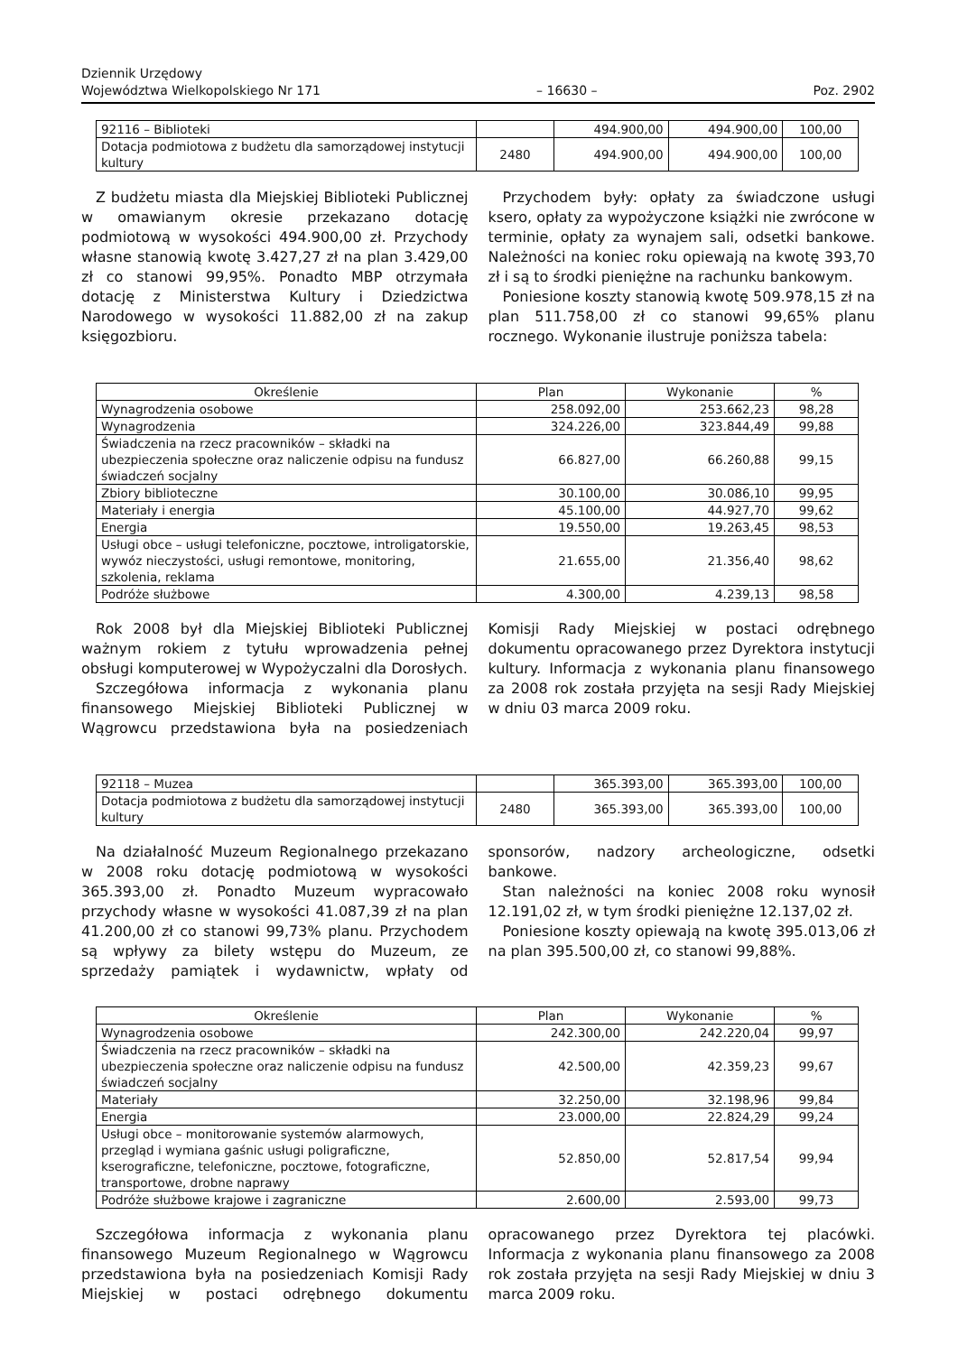Dziennik Urzędowy
Województwa Wielkopolskiego Nr 171
– 16630 –
Poz. 2902
| 92116 – Biblioteki | | 494.900,00 | 494.900,00 | 100,00 |
| Dotacja podmiotowa z budżetu dla samorządowej instytucji kultury | 2480 | 494.900,00 | 494.900,00 | 100,00 |
Z budżetu miasta dla Miejskiej Biblioteki Publicznej w omawianym okresie przekazano dotację podmiotową w wysokości 494.900,00 zł. Przychody własne stanowią kwotę 3.427,27 zł na plan 3.429,00 zł co stanowi 99,95%. Ponadto MBP otrzymała dotację z Ministerstwa Kultury i Dziedzictwa Narodowego w wysokości 11.882,00 zł na zakup księgozbioru.
Przychodem były: opłaty za świadczone usługi ksero, opłaty za wypożyczone książki nie zwrócone w terminie, opłaty za wynajem sali, odsetki bankowe. Należności na koniec roku opiewają na kwotę 393,70 zł i są to środki pieniężne na rachunku bankowym.
Poniesione koszty stanowią kwotę 509.978,15 zł na plan 511.758,00 zł co stanowi 99,65% planu rocznego. Wykonanie ilustruje poniższa tabela:
| Określenie | Plan | Wykonanie | % |
| --- | --- | --- | --- |
| Wynagrodzenia osobowe | 258.092,00 | 253.662,23 | 98,28 |
| Wynagrodzenia | 324.226,00 | 323.844,49 | 99,88 |
| Świadczenia na rzecz pracowników – składki na ubezpieczenia społeczne oraz naliczenie odpisu na fundusz świadczeń socjalny | 66.827,00 | 66.260,88 | 99,15 |
| Zbiory biblioteczne | 30.100,00 | 30.086,10 | 99,95 |
| Materiały i energia | 45.100,00 | 44.927,70 | 99,62 |
| Energia | 19.550,00 | 19.263,45 | 98,53 |
| Usługi obce – usługi telefoniczne, pocztowe, introligatorskie, wywóz nieczystości, usługi remontowe, monitoring, szkolenia, reklama | 21.655,00 | 21.356,40 | 98,62 |
| Podróże służbowe | 4.300,00 | 4.239,13 | 98,58 |
Rok 2008 był dla Miejskiej Biblioteki Publicznej ważnym rokiem z tytułu wprowadzenia pełnej obsługi komputerowej w Wypożyczalni dla Dorosłych.
Szczegółowa informacja z wykonania planu finansowego Miejskiej Biblioteki Publicznej w Wągrowcu przedstawiona była na posiedzeniach Komisji Rady Miejskiej w postaci odrębnego dokumentu opracowanego przez Dyrektora instytucji kultury. Informacja z wykonania planu finansowego za 2008 rok została przyjęta na sesji Rady Miejskiej w dniu 03 marca 2009 roku.
| 92118 – Muzea | | 365.393,00 | 365.393,00 | 100,00 |
| Dotacja podmiotowa z budżetu dla samorządowej instytucji kultury | 2480 | 365.393,00 | 365.393,00 | 100,00 |
Na działalność Muzeum Regionalnego przekazano w 2008 roku dotację podmiotową w wysokości 365.393,00 zł. Ponadto Muzeum wypracowało przychody własne w wysokości 41.087,39 zł na plan 41.200,00 zł co stanowi 99,73% planu. Przychodem są wpływy za bilety wstępu do Muzeum, ze sprzedaży pamiątek i wydawnictw, wpłaty od sponsorów, nadzory archeologiczne, odsetki bankowe.
Stan należności na koniec 2008 roku wynosił 12.191,02 zł, w tym środki pieniężne 12.137,02 zł.
Poniesione koszty opiewają na kwotę 395.013,06 zł na plan 395.500,00 zł, co stanowi 99,88%.
| Określenie | Plan | Wykonanie | % |
| --- | --- | --- | --- |
| Wynagrodzenia osobowe | 242.300,00 | 242.220,04 | 99,97 |
| Świadczenia na rzecz pracowników – składki na ubezpieczenia społeczne oraz naliczenie odpisu na fundusz świadczeń socjalny | 42.500,00 | 42.359,23 | 99,67 |
| Materiały | 32.250,00 | 32.198,96 | 99,84 |
| Energia | 23.000,00 | 22.824,29 | 99,24 |
| Usługi obce – monitorowanie systemów alarmowych, przegląd i wymiana gaśnic usługi poligraficzne, kserograficzne, telefoniczne, pocztowe, fotograficzne, transportowe, drobne naprawy | 52.850,00 | 52.817,54 | 99,94 |
| Podróże służbowe krajowe i zagraniczne | 2.600,00 | 2.593,00 | 99,73 |
Szczegółowa informacja z wykonania planu finansowego Muzeum Regionalnego w Wągrowcu przedstawiona była na posiedzeniach Komisji Rady Miejskiej w postaci odrębnego dokumentu opracowanego przez Dyrektora tej placówki. Informacja z wykonania planu finansowego za 2008 rok została przyjęta na sesji Rady Miejskiej w dniu 3 marca 2009 roku.